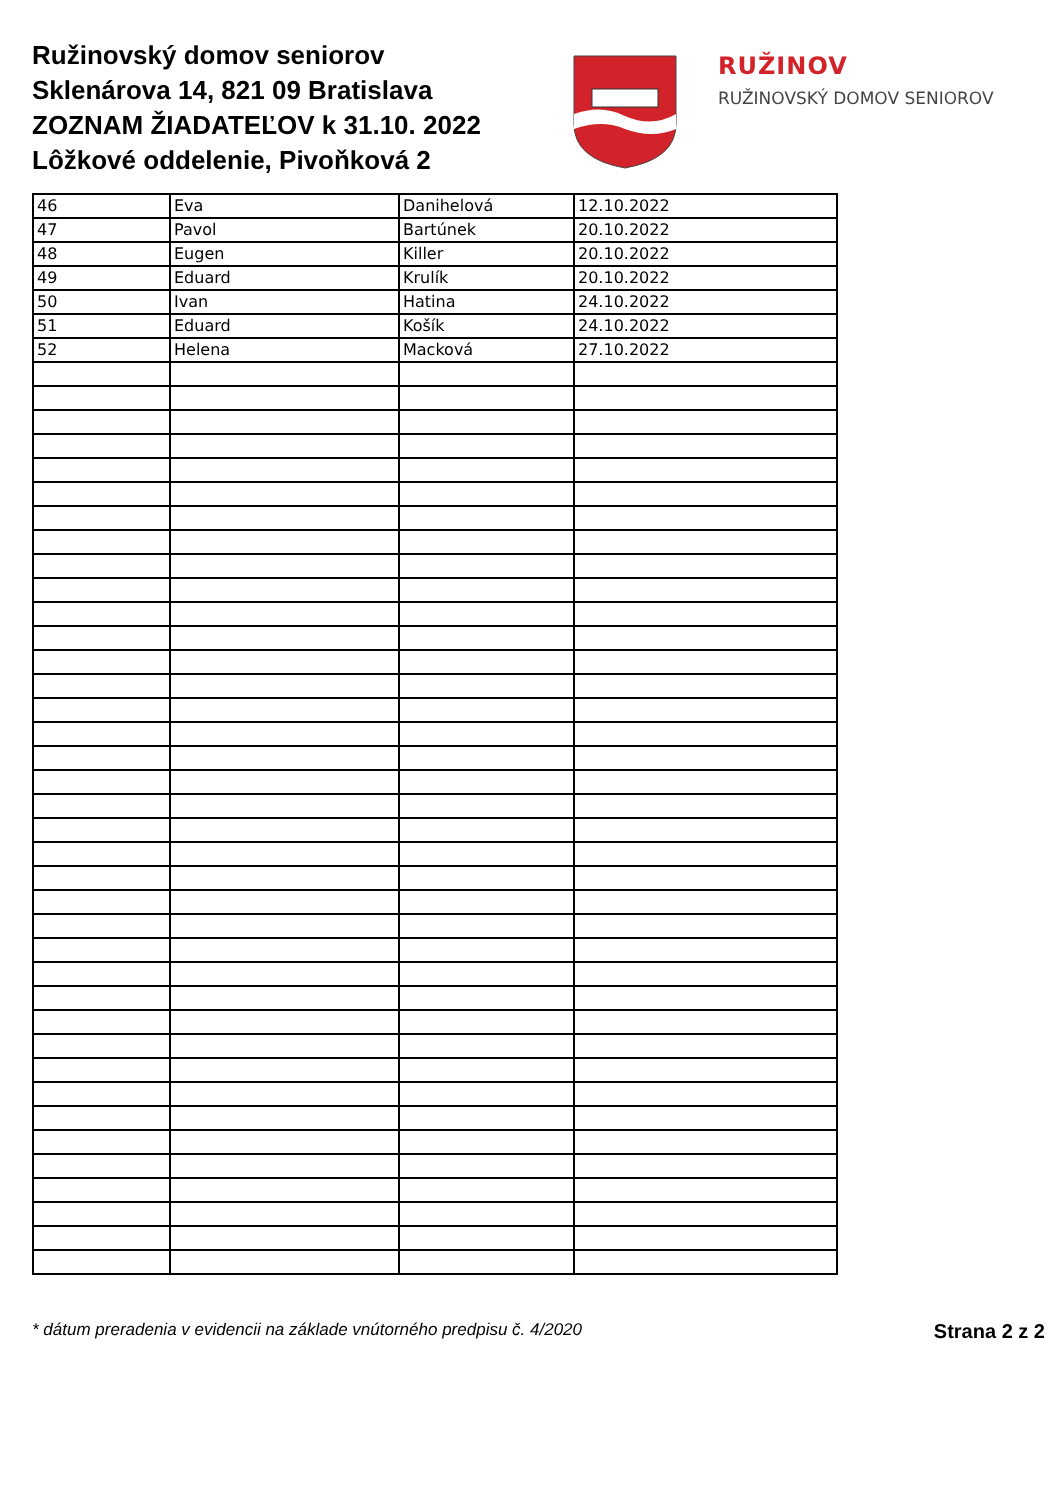Ružinovský domov seniorov
Sklenárova 14, 821 09 Bratislava
ZOZNAM ŽIADATEĽOV k 31.10. 2022
Lôžkové oddelenie, Pivoňková 2
RUŽINOV
RUŽINOVSKÝ DOMOV SENIOROV
| 46 | Eva | Danihelová | 12.10.2022 |
| 47 | Pavol | Bartúnek | 20.10.2022 |
| 48 | Eugen | Killer | 20.10.2022 |
| 49 | Eduard | Krulík | 20.10.2022 |
| 50 | Ivan | Hatina | 24.10.2022 |
| 51 | Eduard | Košík | 24.10.2022 |
| 52 | Helena | Macková | 27.10.2022 |
* dátum preradenia v evidencii na základe vnútorného predpisu č. 4/2020 Strana 2 z 2